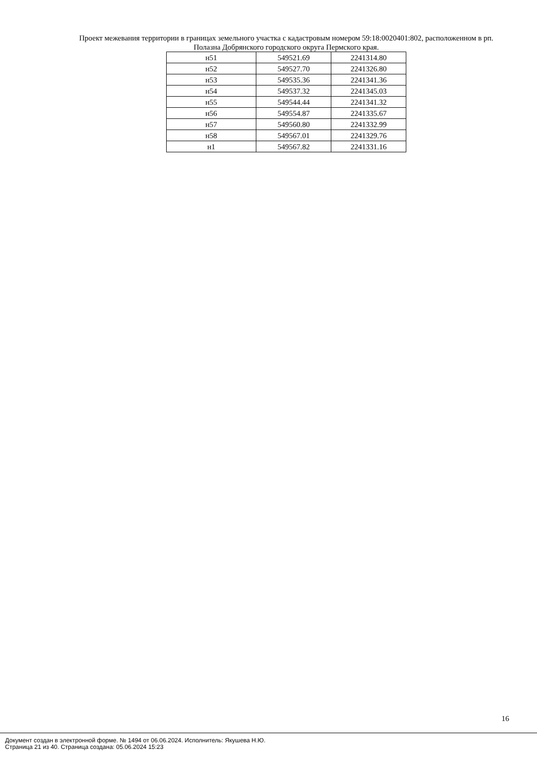Проект межевания территории в границах земельного участка с кадастровым номером 59:18:0020401:802, расположенном в рп. Полазна Добрянского городского округа Пермского края.
| н51 | 549521.69 | 2241314.80 |
| н52 | 549527.70 | 2241326.80 |
| н53 | 549535.36 | 2241341.36 |
| н54 | 549537.32 | 2241345.03 |
| н55 | 549544.44 | 2241341.32 |
| н56 | 549554.87 | 2241335.67 |
| н57 | 549560.80 | 2241332.99 |
| н58 | 549567.01 | 2241329.76 |
| н1 | 549567.82 | 2241331.16 |
16
Документ создан в электронной форме. № 1494 от 06.06.2024. Исполнитель: Якушева Н.Ю.
Страница 21 из 40. Страница создана: 05.06.2024 15:23